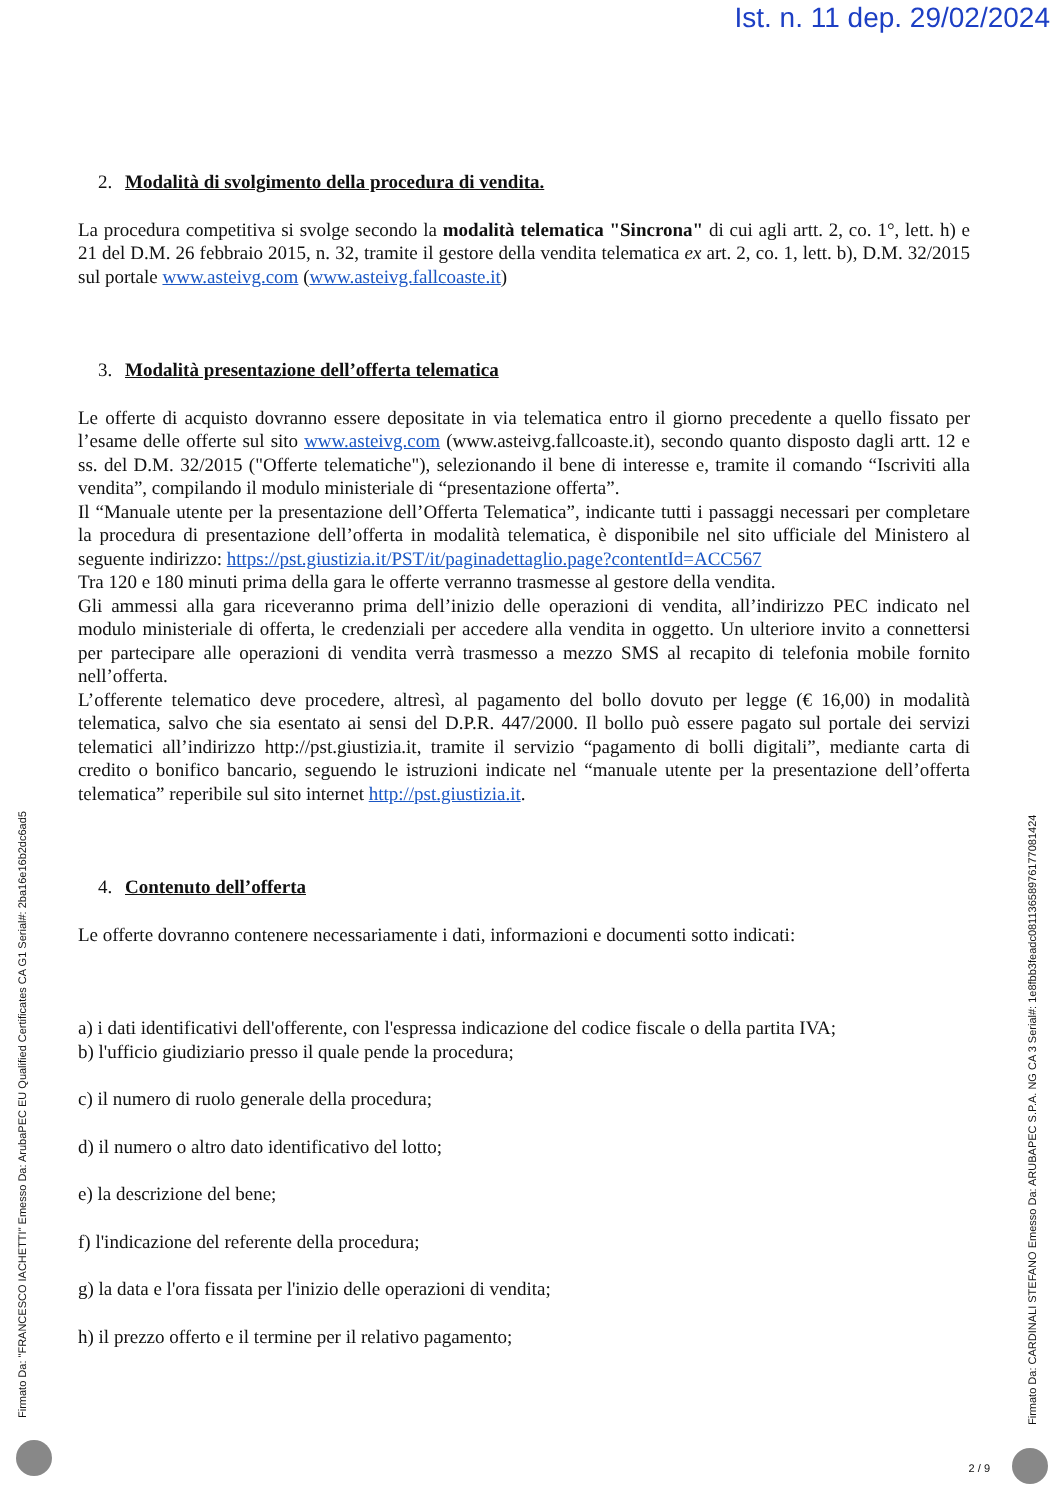Ist. n. 11 dep. 29/02/2024
2. Modalità di svolgimento della procedura di vendita.
La procedura competitiva si svolge secondo la modalità telematica "Sincrona" di cui agli artt. 2, co. 1°, lett. h) e 21 del D.M. 26 febbraio 2015, n. 32, tramite il gestore della vendita telematica ex art. 2, co. 1, lett. b), D.M. 32/2015 sul portale www.asteivg.com (www.asteivg.fallcoaste.it)
3. Modalità presentazione dell’offerta telematica
Le offerte di acquisto dovranno essere depositate in via telematica entro il giorno precedente a quello fissato per l’esame delle offerte sul sito www.asteivg.com (www.asteivg.fallcoaste.it), secondo quanto disposto dagli artt. 12 e ss. del D.M. 32/2015 ("Offerte telematiche"), selezionando il bene di interesse e, tramite il comando “Iscriviti alla vendita”, compilando il modulo ministeriale di “presentazione offerta”.
Il “Manuale utente per la presentazione dell’Offerta Telematica”, indicante tutti i passaggi necessari per completare la procedura di presentazione dell’offerta in modalità telematica, è disponibile nel sito ufficiale del Ministero al seguente indirizzo: https://pst.giustizia.it/PST/it/paginadettaglio.page?contentId=ACC567
Tra 120 e 180 minuti prima della gara le offerte verranno trasmesse al gestore della vendita.
Gli ammessi alla gara riceveranno prima dell’inizio delle operazioni di vendita, all’indirizzo PEC indicato nel modulo ministeriale di offerta, le credenziali per accedere alla vendita in oggetto. Un ulteriore invito a connettersi per partecipare alle operazioni di vendita verrà trasmesso a mezzo SMS al recapito di telefonia mobile fornito nell’offerta.
L’offerente telematico deve procedere, altresì, al pagamento del bollo dovuto per legge (€ 16,00) in modalità telematica, salvo che sia esentato ai sensi del D.P.R. 447/2000. Il bollo può essere pagato sul portale dei servizi telematici all’indirizzo http://pst.giustizia.it, tramite il servizio “pagamento di bolli digitali”, mediante carta di credito o bonifico bancario, seguendo le istruzioni indicate nel “manuale utente per la presentazione dell’offerta telematica” reperibile sul sito internet http://pst.giustizia.it.
4. Contenuto dell’offerta
Le offerte dovranno contenere necessariamente i dati, informazioni e documenti sotto indicati:
a) i dati identificativi dell'offerente, con l'espressa indicazione del codice fiscale o della partita IVA;
b) l'ufficio giudiziario presso il quale pende la procedura;
c) il numero di ruolo generale della procedura;
d) il numero o altro dato identificativo del lotto;
e) la descrizione del bene;
f) l'indicazione del referente della procedura;
g) la data e l'ora fissata per l'inizio delle operazioni di vendita;
h) il prezzo offerto e il termine per il relativo pagamento;
Firmato Da: "FRANCESCO IACHETTI" Emesso Da: ArubaPEC EU Qualified Certificates CA G1 Serial#: 2ba16e16b2dc6ad5
Firmato Da: CARDINALI STEFANO Emesso Da: ARUBAPEC S.P.A. NG CA 3 Serial#: 1e8fbb3feadc0811365897617708​1424
2 / 9